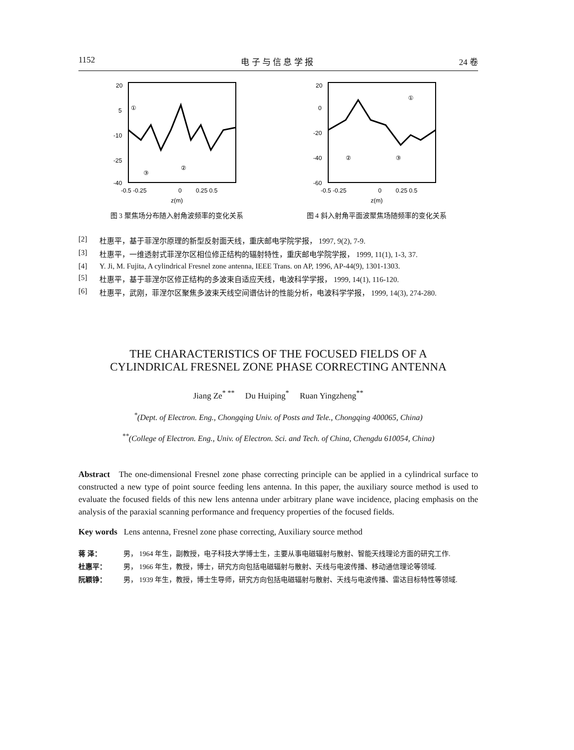1152 电 子 与 信 息 学 报 24 卷
20
5
-10
-25
-40
-0.5 -0.25
0
0.25 0.5
z(m)
①
②
③
20
0
-20
-40
-60
-0.5 -0.25
0
0.25 0.5
z(m)
①
②
③
图 3 聚焦场分布随入射角波频率的变化关系 图 4 斜入射角平面波聚焦场随频率的变化关系
[2] 杜惠平，基于菲涅尔原理的新型反射面天线，重庆邮电学院学报， 1997, 9(2), 7-9.
[3] 杜惠平，一维透射式菲涅尔区相位修正结构的辐射特性，重庆邮电学院学报， 1999, 11(1), 1-3, 37.
[4] Y. Ji, M. Fujita, A cylindrical Fresnel zone antenna, IEEE Trans. on AP, 1996, AP-44(9), 1301-1303.
[5] 杜惠平，基于菲涅尔区修正结构的多波束自适应天线，电波科学学报， 1999, 14(1), 116-120.
[6] 杜惠平，武刚，菲涅尔区聚焦多波束天线空间谱估计的性能分析，电波科学学报， 1999, 14(3), 274-280.
THE CHARACTERISTICS OF THE FOCUSED FIELDS OF A
CYLINDRICAL FRESNEL ZONE PHASE CORRECTING ANTENNA
Jiang Ze<sup>* **</sup> Du Huiping<sup>*</sup> Ruan Yingzheng<sup>**</sup>
<sup>*</sup> (Dept. of Electron. Eng., Chongqing Univ. of Posts and Tele., Chongqing 400065, China)
<sup>**</sup> (College of Electron. Eng., Univ. of Electron. Sci. and Tech. of China, Chengdu 610054, China)
Abstract The one-dimensional Fresnel zone phase correcting principle can be applied in a cylindrical surface to constructed a new type of point source feeding lens antenna. In this paper, the auxiliary source method is used to evaluate the focused fields of this new lens antenna under arbitrary plane wave incidence, placing emphasis on the analysis of the paraxial scanning performance and frequency properties of the focused fields.
Key words Lens antenna, Fresnel zone phase correcting, Auxiliary source method
蒋 泽： 男， 1964 年生，副教授，电子科技大学博士生，主要从事电磁辐射与散射、智能天线理论方面的研究工作.
杜惠平： 男， 1966 年生，教授，博士，研究方向包括电磁辐射与散射、天线与电波传播、移动通信理论等领域.
阮颖铮： 男， 1939 年生，教授，博士生导师，研究方向包括电磁辐射与散射、天线与电波传播、雷达目标特性等领域.